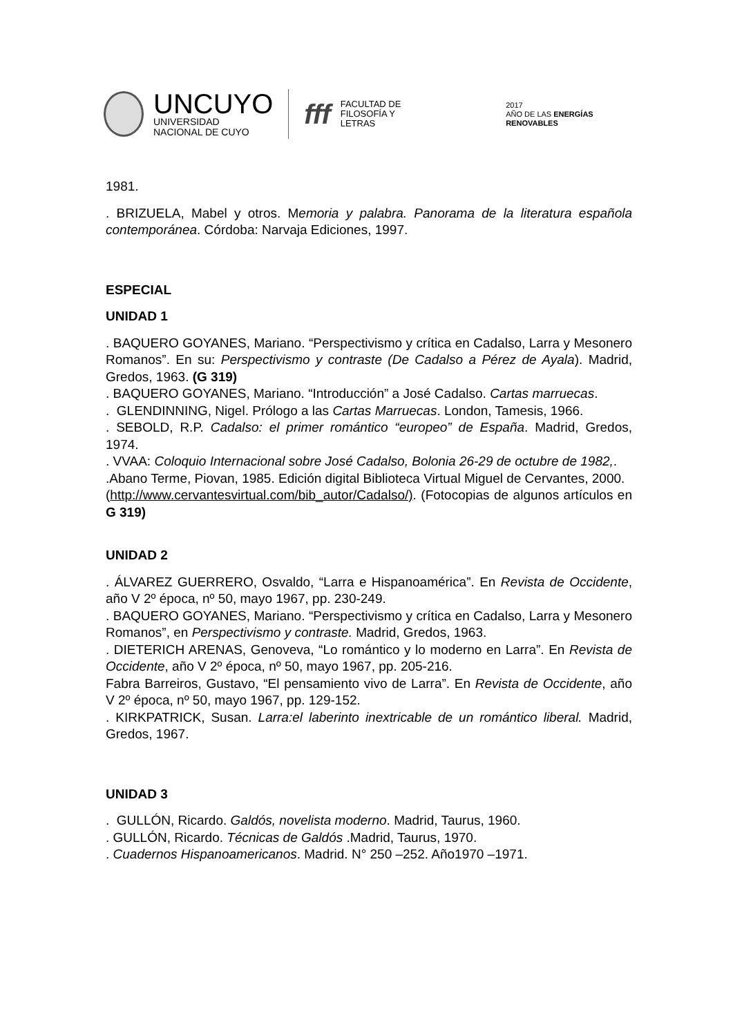UNCUYO
UNIVERSIDAD
NACIONAL DE CUYO
fff
FACULTAD DE
FILOSOFÍA Y LETRAS
2017
AÑO DE LAS ENERGÍAS RENOVABLES
1981.
. BRIZUELA, Mabel y otros. Memoria y palabra. Panorama de la literatura española contemporánea. Córdoba: Narvaja Ediciones, 1997.
ESPECIAL
UNIDAD 1
. BAQUERO GOYANES, Mariano. “Perspectivismo y crítica en Cadalso, Larra y Mesonero Romanos”. En su: Perspectivismo y contraste (De Cadalso a Pérez de Ayala). Madrid, Gredos, 1963. (G 319)
. BAQUERO GOYANES, Mariano. “Introducción” a José Cadalso. Cartas marruecas.
. GLENDINNING, Nigel. Prólogo a las Cartas Marruecas. London, Tamesis, 1966.
. SEBOLD, R.P. Cadalso: el primer romántico “europeo” de España. Madrid, Gredos, 1974.
. VVAA: Coloquio Internacional sobre José Cadalso, Bolonia 26-29 de octubre de 1982,.
.Abano Terme, Piovan, 1985. Edición digital Biblioteca Virtual Miguel de Cervantes, 2000.
(http://www.cervantesvirtual.com/bib_autor/Cadalso/). (Fotocopias de algunos artículos en G 319)
UNIDAD 2
. ÁLVAREZ GUERRERO, Osvaldo, “Larra e Hispanoamérica”. En Revista de Occidente, año V 2º época, nº 50, mayo 1967, pp. 230-249.
. BAQUERO GOYANES, Mariano. “Perspectivismo y crítica en Cadalso, Larra y Mesonero Romanos”, en Perspectivismo y contraste. Madrid, Gredos, 1963.
. DIETERICH ARENAS, Genoveva, “Lo romántico y lo moderno en Larra”. En Revista de Occidente, año V 2º época, nº 50, mayo 1967, pp. 205-216.
Fabra Barreiros, Gustavo, “El pensamiento vivo de Larra”. En Revista de Occidente, año V 2º época, nº 50, mayo 1967, pp. 129-152.
. KIRKPATRICK, Susan. Larra:el laberinto inextricable de un romántico liberal. Madrid, Gredos, 1967.
UNIDAD 3
. GULLÓN, Ricardo. Galdós, novelista moderno. Madrid, Taurus, 1960.
. GULLÓN, Ricardo. Técnicas de Galdós .Madrid, Taurus, 1970.
. Cuadernos Hispanoamericanos. Madrid. N° 250 –252. Año1970 –1971.